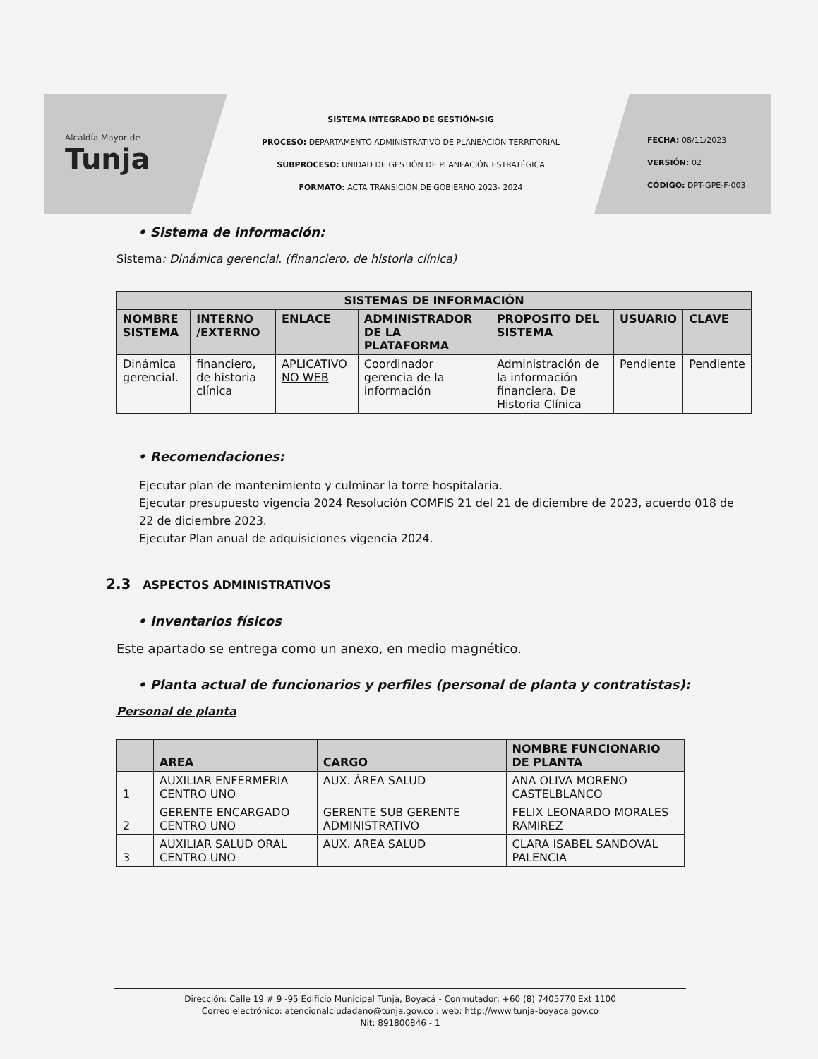Alcaldía Mayor de
Tunja
SISTEMA INTEGRADO DE GESTIÓN-SIG
PROCESO: DEPARTAMENTO ADMINISTRATIVO DE PLANEACIÓN TERRITORIAL
SUBPROCESO: UNIDAD DE GESTIÓN DE PLANEACIÓN ESTRATÉGICA
FORMATO: ACTA TRANSICIÓN DE GOBIERNO 2023- 2024
FECHA: 08/11/2023
VERSIÓN: 02
CÓDIGO: DPT-GPE-F-003
• Sistema de información:
Sistema: Dinámica gerencial. (financiero, de historia clínica)
| SISTEMAS DE INFORMACIÓN | | | | | | |
| --- | --- | --- | --- | --- | --- | --- |
| NOMBRE SISTEMA | INTERNO /EXTERNO | ENLACE | ADMINISTRADOR DE LA PLATAFORMA | PROPOSITO DEL SISTEMA | USUARIO | CLAVE |
| Dinámica gerencial. | financiero, de historia clínica | APLICATIVO NO WEB | Coordinador gerencia de la información | Administración de la información financiera. De Historia Clínica | Pendiente | Pendiente |
• Recomendaciones:
Ejecutar plan de mantenimiento y culminar la torre hospitalaria.
Ejecutar presupuesto vigencia 2024 Resolución COMFIS 21 del 21 de diciembre de 2023, acuerdo 018 de 22 de diciembre 2023.
Ejecutar Plan anual de adquisiciones vigencia 2024.
2.3 ASPECTOS ADMINISTRATIVOS
• Inventarios físicos
Este apartado se entrega como un anexo, en medio magnético.
• Planta actual de funcionarios y perfiles (personal de planta y contratistas):
Personal de planta
| | AREA | CARGO | NOMBRE FUNCIONARIO DE PLANTA |
| --- | --- | --- | --- |
| 1 | AUXILIAR ENFERMERIA CENTRO UNO | AUX. ÁREA SALUD | ANA OLIVA MORENO CASTELBLANCO |
| 2 | GERENTE ENCARGADO CENTRO UNO | GERENTE SUB GERENTE ADMINISTRATIVO | FELIX LEONARDO MORALES RAMIREZ |
| 3 | AUXILIAR SALUD ORAL CENTRO UNO | AUX. AREA SALUD | CLARA ISABEL SANDOVAL PALENCIA |
Dirección: Calle 19 # 9 -95 Edificio Municipal Tunja, Boyacá - Conmutador: +60 (8) 7405770 Ext 1100
Correo electrónico: atencionalciudadano@tunja.gov.co : web: http://www.tunja-boyaca.gov.co
Nit: 891800846 - 1